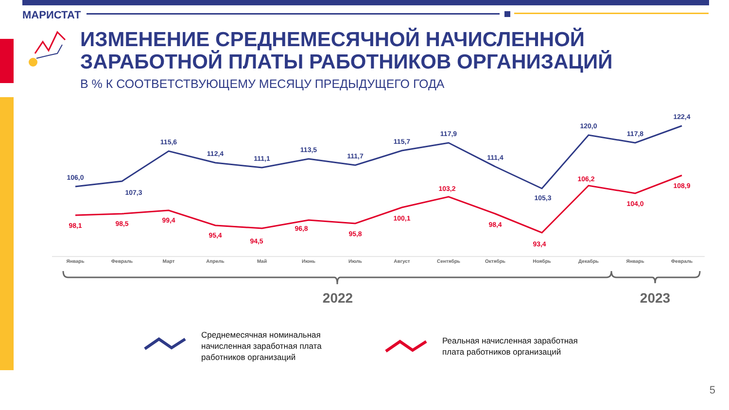МАРИСТАТ
ИЗМЕНЕНИЕ СРЕДНЕМЕСЯЧНОЙ НАЧИСЛЕННОЙ
ЗАРАБОТНОЙ ПЛАТЫ РАБОТНИКОВ ОРГАНИЗАЦИЙ
В % К СООТВЕТСТВУЮЩЕМУ МЕСЯЦУ ПРЕДЫДУЩЕГО ГОДА
106,0
107,3
115,6
112,4
111,1
113,5
111,7
115,7
117,9
111,4
105,3
120,0
117,8
122,4
98,1
98,5
99,4
95,4
94,5
96,8
95,8
100,1
103,2
98,4
93,4
106,2
104,0
108,9
Январь
Февраль
Март
Апрель
Май
Июнь
Июль
Август
Сентябрь
Октябрь
Ноябрь
Декабрь
Январь
Февраль
2022
2023
Среднемесячная номинальная
начисленная заработная плата
работников организаций
Реальная начисленная заработная
плата работников организаций
5